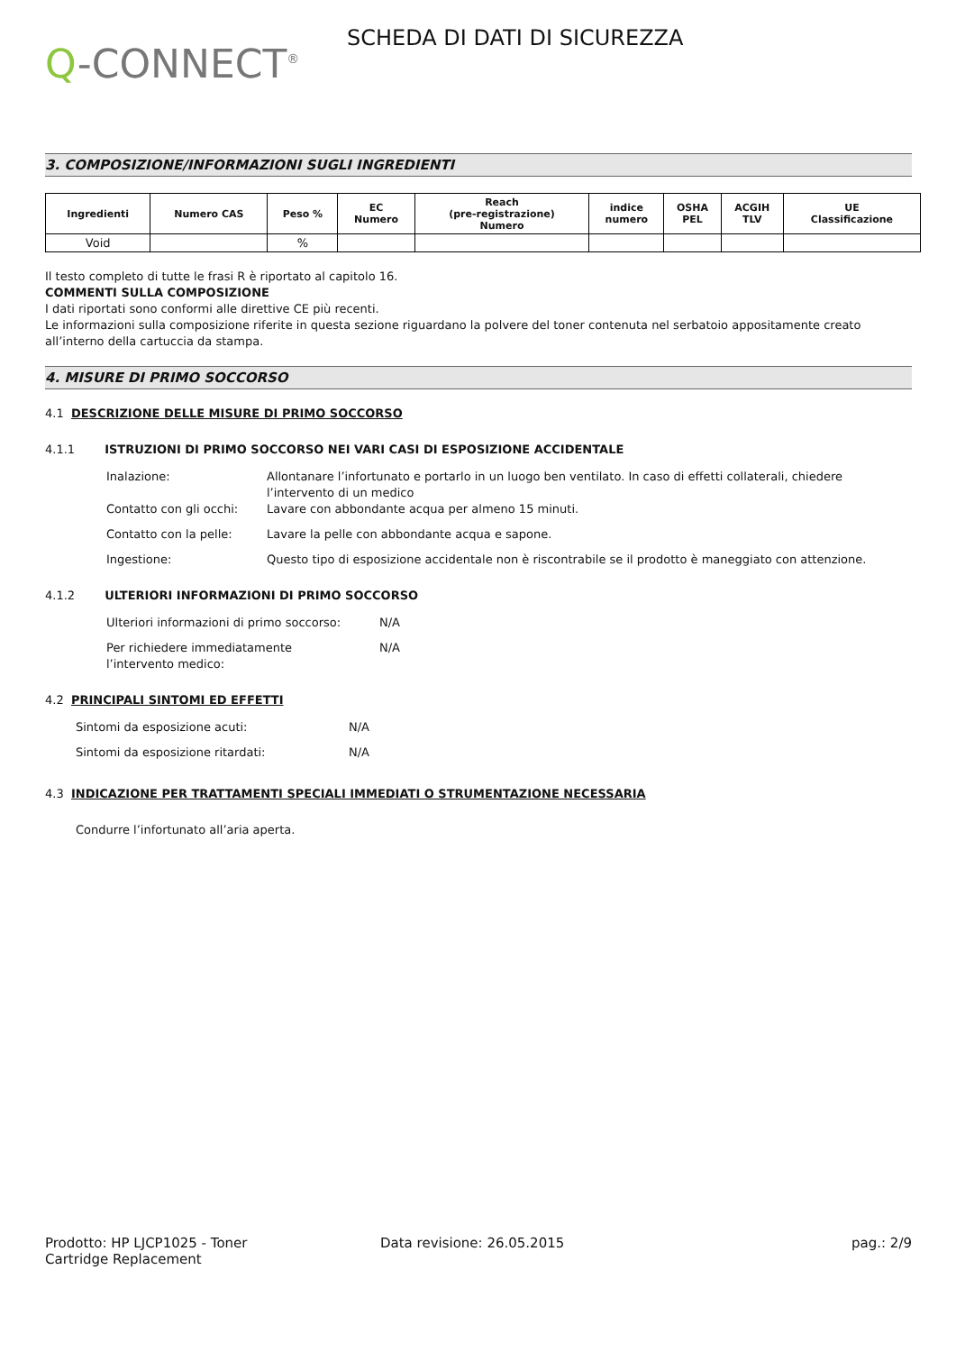Q-CONNECT<sup>®</sup>
SCHEDA DI DATI DI SICUREZZA
3. COMPOSIZIONE/INFORMAZIONI SUGLI INGREDIENTI
| Ingredienti | Numero CAS | Peso % | EC Numero | Reach (pre-registrazione) Numero | indice numero | OSHA PEL | ACGIH TLV | UE Classificazione |
| --- | --- | --- | --- | --- | --- | --- | --- | --- |
| Void | | % | | | | | | |
Il testo completo di tutte le frasi R è riportato al capitolo 16.
COMMENTI SULLA COMPOSIZIONE
I dati riportati sono conformi alle direttive CE più recenti.
Le informazioni sulla composizione riferite in questa sezione riguardano la polvere del toner contenuta nel serbatoio appositamente creato all’interno della cartuccia da stampa.
4. MISURE DI PRIMO SOCCORSO
4.1 DESCRIZIONE DELLE MISURE DI PRIMO SOCCORSO
4.1.1 ISTRUZIONI DI PRIMO SOCCORSO NEI VARI CASI DI ESPOSIZIONE ACCIDENTALE
Inalazione: Allontanare l’infortunato e portarlo in un luogo ben ventilato. In caso di effetti collaterali, chiedere l’intervento di un medico
Contatto con gli occhi:
Lavare con abbondante acqua per almeno 15 minuti.
Contatto con la pelle: Lavare la pelle con abbondante acqua e sapone.
Ingestione: Questo tipo di esposizione accidentale non è riscontrabile se il prodotto è maneggiato con attenzione.
4.1.2 ULTERIORI INFORMAZIONI DI PRIMO SOCCORSO
Ulteriori informazioni di primo soccorso:
N/A
Per richiedere immediatamente
l’intervento medico:
N/A
4.2 PRINCIPALI SINTOMI ED EFFETTI
Sintomi da esposizione acuti: N/A
Sintomi da esposizione ritardati: N/A
4.3 INDICAZIONE PER TRATTAMENTI SPECIALI IMMEDIATI O STRUMENTAZIONE NECESSARIA
Condurre l’infortunato all’aria aperta.
Prodotto: HP LJCP1025 - Toner
Cartridge Replacement
Data revisione: 26.05.2015 pag.: 2/9